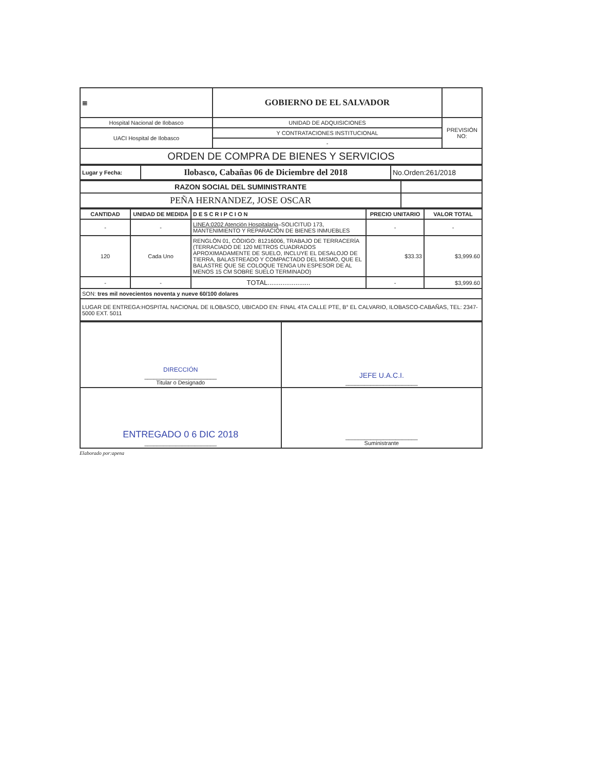| ▦ | GOBIERNO DE EL SALVADOR | |
| Hospital Nacional de Ilobasco | UNIDAD DE ADQUISICIONES | PREVISIÓN NO: |
| UACI Hospital de Ilobasco | Y CONTRATACIONES INSTITUCIONAL | |
| | - | |
| ORDEN DE COMPRA DE BIENES Y SERVICIOS | | |
| Lugar y Fecha: | Ilobasco, Cabañas 06 de Diciembre del 2018 | No.Orden:261/2018 |
| RAZON SOCIAL DEL SUMINISTRANTE | |
| PEÑA HERNANDEZ, JOSE OSCAR | |
| CANTIDAD | UNIDAD DE MEDIDA | DESCRIPCION | PRECIO UNITARIO | VALOR TOTAL |
| --- | --- | --- | --- | --- |
| - | - | LINEA:0202 Atención Hospitalaria –SOLICITUD 173, MANTENIMIENTO Y REPARACIÓN DE BIENES INMUEBLES | - | - |
| 120 | Cada Uno | RENGLÓN 01, CÓDIGO: 81216006, TRABAJO DE TERRACERÍA (TERRACIADO DE 120 METROS CUADRADOS APROXIMADAMENTE DE SUELO, INCLUYE EL DESALOJO DE TIERRA, BALASTREADO Y COMPACTADO DEL MISMO, QUE EL BALASTRE QUE SE COLOQUE TENGA UN ESPESOR DE AL MENOS 15 CM SOBRE SUELO TERMINADO) | $33.33 | $3,999.60 |
| - | - | TOTAL....................... | - | $3,999.60 |
| SON: tres mil novecientos noventa y nueve 60/100 dolares | | | | |
| LUGAR DE ENTREGA:HOSPITAL NACIONAL DE ILOBASCO, UBICADO EN: FINAL 4TA CALLE PTE, B° EL CALVARIO, ILOBASCO-CABAÑAS, TEL: 2347-5000 EXT. 5011 | | | | |
| DIRECCIÓN _______________________ Titular o Designado | JEFE U.A.C.I. _______________________ |
| ENTREGADO 0 6 DIC 2018 _______________________ | _______________________ Suministrante |
Elaborado por:apena